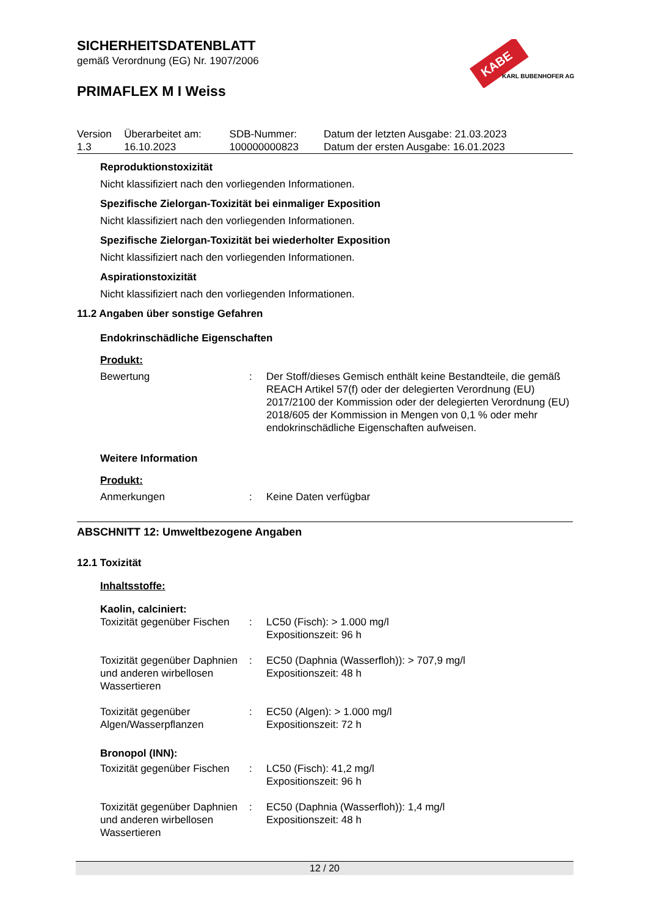KABE
KARL BUBENHOFER AG
SICHERHEITSDATENBLATT
gemäß Verordnung (EG) Nr. 1907/2006
PRIMAFLEX M I Weiss
| Version 1.3 | Überarbeitet am: 16.10.2023 | SDB-Nummer: 100000000823 | Datum der letzten Ausgabe: 21.03.2023 Datum der ersten Ausgabe: 16.01.2023 |
Reproduktionstoxizität
Nicht klassifiziert nach den vorliegenden Informationen.
Spezifische Zielorgan-Toxizität bei einmaliger Exposition
Nicht klassifiziert nach den vorliegenden Informationen.
Spezifische Zielorgan-Toxizität bei wiederholter Exposition
Nicht klassifiziert nach den vorliegenden Informationen.
Aspirationstoxizität
Nicht klassifiziert nach den vorliegenden Informationen.
11.2 Angaben über sonstige Gefahren
Endokrinschädliche Eigenschaften
Produkt:
| Bewertung | : | Der Stoff/dieses Gemisch enthält keine Bestandteile, die gemäß REACH Artikel 57(f) oder der delegierten Verordnung (EU) 2017/2100 der Kommission oder der delegierten Verordnung (EU) 2018/605 der Kommission in Mengen von 0,1 % oder mehr endokrinschädliche Eigenschaften aufweisen. |
Weitere Information
Produkt:
| Anmerkungen | : | Keine Daten verfügbar |
ABSCHNITT 12: Umweltbezogene Angaben
12.1 Toxizität
Inhaltsstoffe:
Kaolin, calciniert:
| Toxizität gegenüber Fischen | : | LC50 (Fisch): > 1.000 mg/l Expositionszeit: 96 h |
| Toxizität gegenüber Daphnien und anderen wirbellosen Wassertieren | : | EC50 (Daphnia (Wasserfloh)): > 707,9 mg/l Expositionszeit: 48 h |
| Toxizität gegenüber Algen/Wasserpflanzen | : | EC50 (Algen): > 1.000 mg/l Expositionszeit: 72 h |
Bronopol (INN):
| Toxizität gegenüber Fischen | : | LC50 (Fisch): 41,2 mg/l Expositionszeit: 96 h |
| Toxizität gegenüber Daphnien und anderen wirbellosen Wassertieren | : | EC50 (Daphnia (Wasserfloh)): 1,4 mg/l Expositionszeit: 48 h |
12 / 20